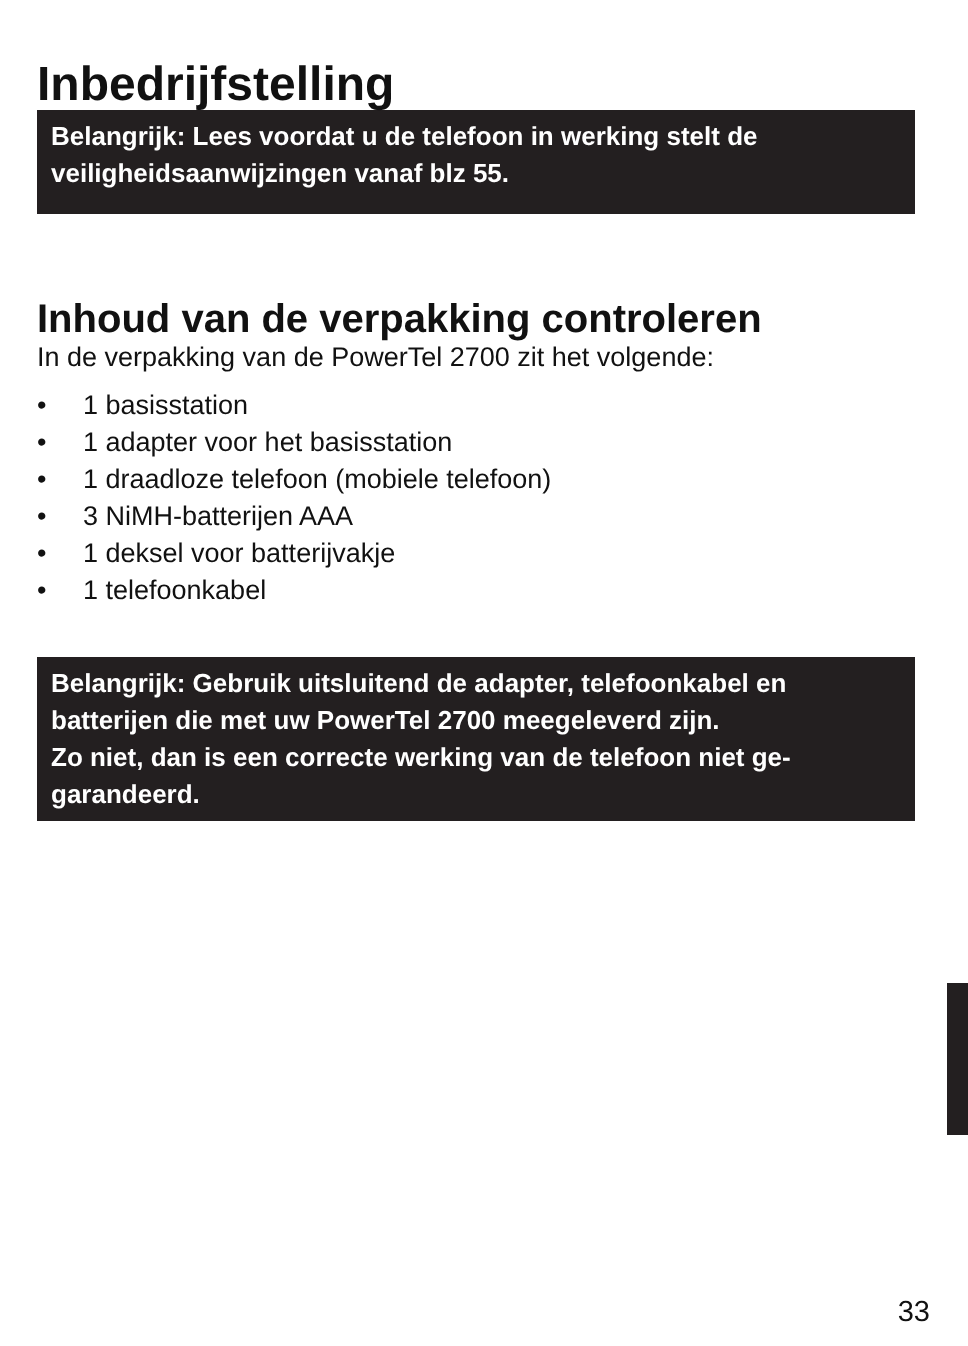Inbedrijfstelling
Belangrijk: Lees voordat u de telefoon in werking stelt de veiligheidsaanwijzingen vanaf blz 55.
Inhoud van de verpakking controleren
In de verpakking van de PowerTel 2700 zit het volgende:
• 1 basisstation
• 1 adapter voor het basisstation
• 1 draadloze telefoon (mobiele telefoon)
• 3 NiMH-batterijen AAA
• 1 deksel voor batterijvakje
• 1 telefoonkabel
Belangrijk: Gebruik uitsluitend de adapter, telefoonkabel en batterijen die met uw PowerTel 2700 meegeleverd zijn.
Zo niet, dan is een correcte werking van de telefoon niet ge-garandeerd.
33